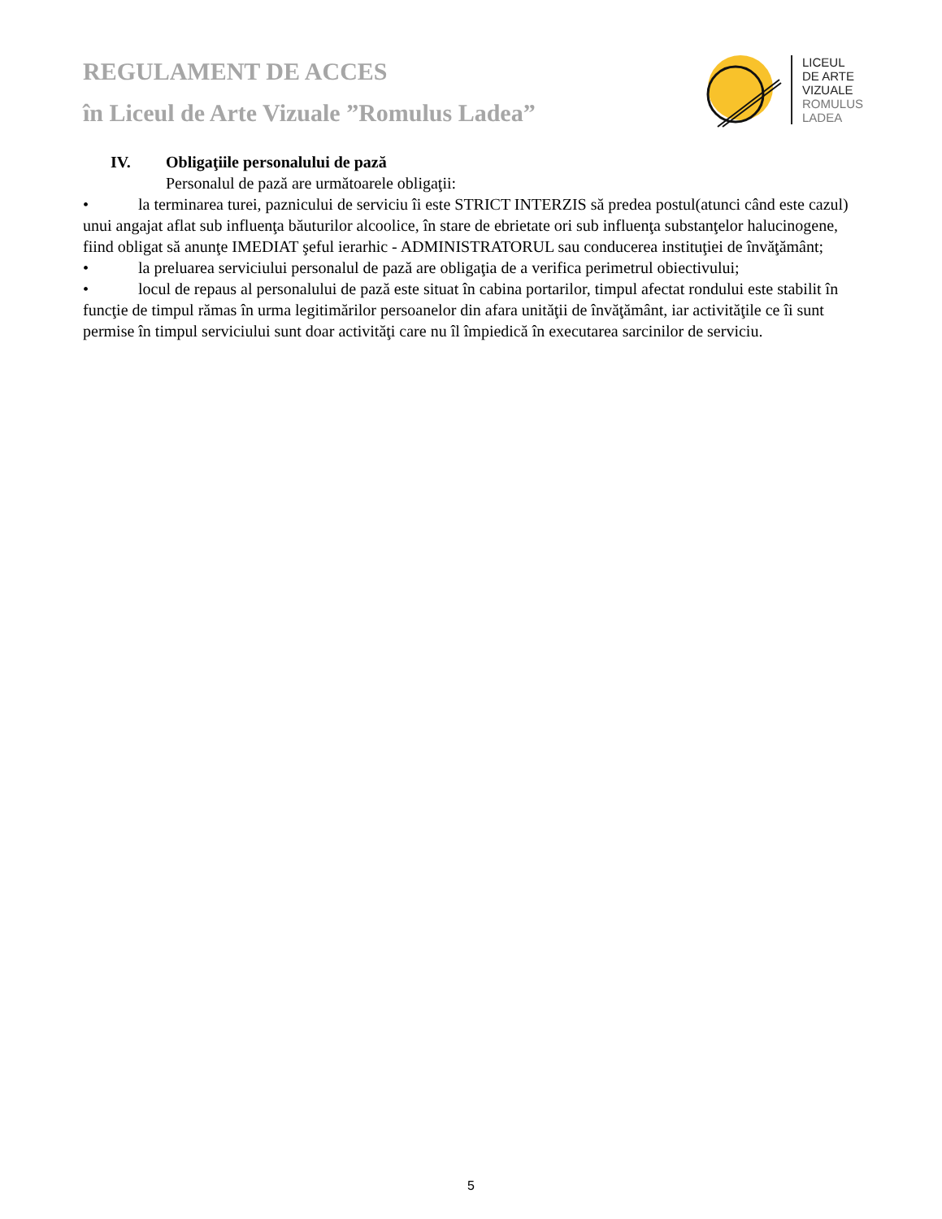REGULAMENT DE ACCES
în Liceul de Arte Vizuale ”Romulus Ladea”
LICEUL
DE ARTE
VIZUALE
ROMULUS
LADEA
IV. Obligaţiile personalului de pază
Personalul de pază are următoarele obligaţii:
• la terminarea turei, paznicului de serviciu îi este STRICT INTERZIS să predea postul(atunci când este cazul) unui angajat aflat sub influenţa băuturilor alcoolice, în stare de ebrietate ori sub influenţa substanţelor halucinogene, fiind obligat să anunţe IMEDIAT şeful ierarhic - ADMINISTRATORUL sau conducerea instituţiei de învăţământ;
• la preluarea serviciului personalul de pază are obligaţia de a verifica perimetrul obiectivului;
• locul de repaus al personalului de pază este situat în cabina portarilor, timpul afectat rondului este stabilit în funcţie de timpul rămas în urma legitimărilor persoanelor din afara unităţii de învăţământ, iar activităţile ce îi sunt permise în timpul serviciului sunt doar activităţi care nu îl împiedică în executarea sarcinilor de serviciu.
5